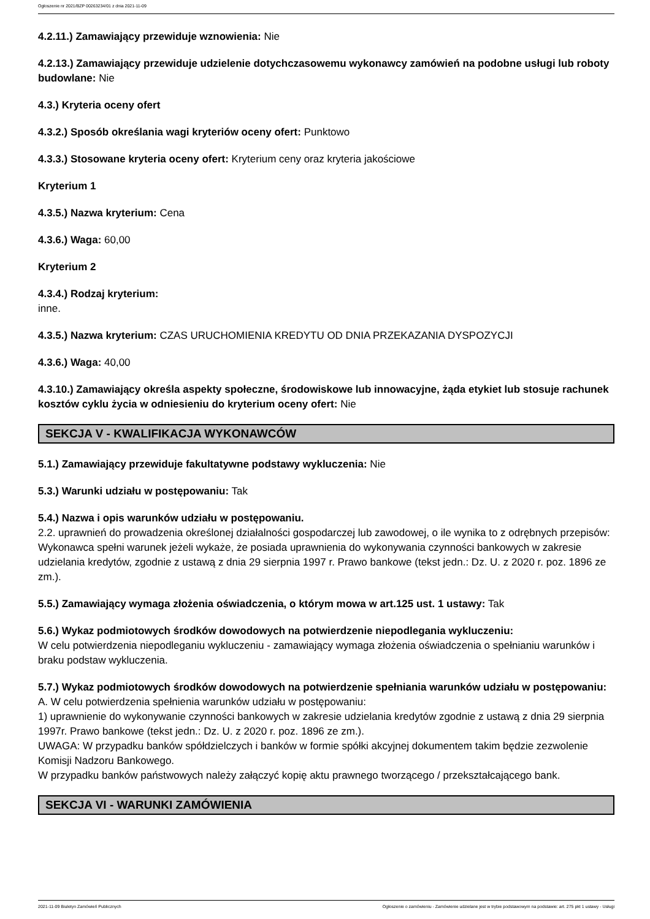Ogłoszenie nr 2021/BZP 00263234/01 z dnia 2021-11-09
4.2.11.) Zamawiający przewiduje wznowienia: Nie
4.2.13.) Zamawiający przewiduje udzielenie dotychczasowemu wykonawcy zamówień na podobne usługi lub roboty budowlane: Nie
4.3.) Kryteria oceny ofert
4.3.2.) Sposób określania wagi kryteriów oceny ofert: Punktowo
4.3.3.) Stosowane kryteria oceny ofert: Kryterium ceny oraz kryteria jakościowe
Kryterium 1
4.3.5.) Nazwa kryterium: Cena
4.3.6.) Waga: 60,00
Kryterium 2
4.3.4.) Rodzaj kryterium:
inne.
4.3.5.) Nazwa kryterium: CZAS URUCHOMIENIA KREDYTU OD DNIA PRZEKAZANIA DYSPOZYCJI
4.3.6.) Waga: 40,00
4.3.10.) Zamawiający określa aspekty społeczne, środowiskowe lub innowacyjne, żąda etykiet lub stosuje rachunek kosztów cyklu życia w odniesieniu do kryterium oceny ofert: Nie
SEKCJA V - KWALIFIKACJA WYKONAWCÓW
5.1.) Zamawiający przewiduje fakultatywne podstawy wykluczenia: Nie
5.3.) Warunki udziału w postępowaniu: Tak
5.4.) Nazwa i opis warunków udziału w postępowaniu.
2.2. uprawnień do prowadzenia określonej działalności gospodarczej lub zawodowej, o ile wynika to z odrębnych przepisów:
Wykonawca spełni warunek jeżeli wykaże, że posiada uprawnienia do wykonywania czynności bankowych w zakresie udzielania kredytów, zgodnie z ustawą z dnia 29 sierpnia 1997 r. Prawo bankowe (tekst jedn.: Dz. U. z 2020 r. poz. 1896 ze zm.).
5.5.) Zamawiający wymaga złożenia oświadczenia, o którym mowa w art.125 ust. 1 ustawy: Tak
5.6.) Wykaz podmiotowych środków dowodowych na potwierdzenie niepodlegania wykluczeniu:
W celu potwierdzenia niepodleganiu wykluczeniu - zamawiający wymaga złożenia oświadczenia o spełnianiu warunków i braku podstaw wykluczenia.
5.7.) Wykaz podmiotowych środków dowodowych na potwierdzenie spełniania warunków udziału w postępowaniu: A. W celu potwierdzenia spełnienia warunków udziału w postępowaniu:
1) uprawnienie do wykonywanie czynności bankowych w zakresie udzielania kredytów zgodnie z ustawą z dnia 29 sierpnia 1997r. Prawo bankowe (tekst jedn.: Dz. U. z 2020 r. poz. 1896 ze zm.).
UWAGA: W przypadku banków spółdzielczych i banków w formie spółki akcyjnej dokumentem takim będzie zezwolenie Komisji Nadzoru Bankowego.
W przypadku banków państwowych należy załączyć kopię aktu prawnego tworzącego / przekształcającego bank.
SEKCJA VI - WARUNKI ZAMÓWIENIA
2021-11-09 Biuletyn Zamówień Publicznych Ogłoszenie o zamówieniu - Zamówienie udzielane jest w trybie podstawowym na podstawie: art. 275 pkt 1 ustawy - Usługi